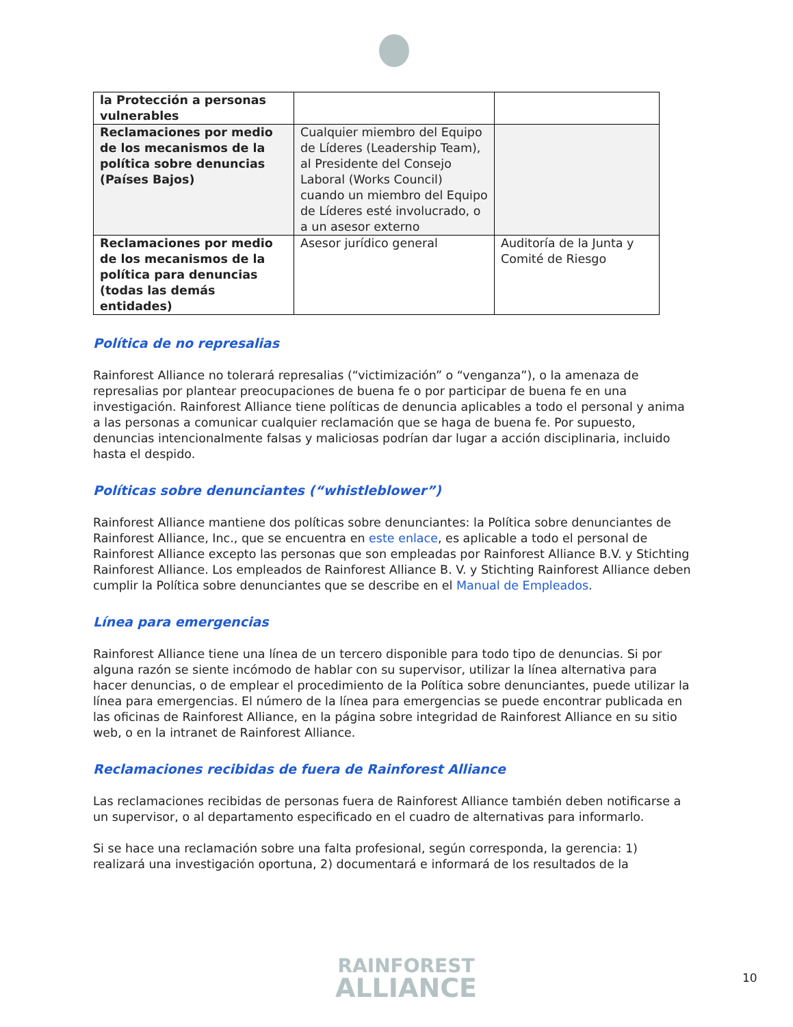| la Protección a personas vulnerables | | |
| Reclamaciones por medio de los mecanismos de la política sobre denuncias (Países Bajos) | Cualquier miembro del Equipo de Líderes (Leadership Team), al Presidente del Consejo Laboral (Works Council) cuando un miembro del Equipo de Líderes esté involucrado, o a un asesor externo | |
| Reclamaciones por medio de los mecanismos de la política para denuncias (todas las demás entidades) | Asesor jurídico general | Auditoría de la Junta y Comité de Riesgo |
Política de no represalias
Rainforest Alliance no tolerará represalias (“victimización” o “venganza”), o la amenaza de represalias por plantear preocupaciones de buena fe o por participar de buena fe en una investigación. Rainforest Alliance tiene políticas de denuncia aplicables a todo el personal y anima a las personas a comunicar cualquier reclamación que se haga de buena fe. Por supuesto, denuncias intencionalmente falsas y maliciosas podrían dar lugar a acción disciplinaria, incluido hasta el despido.
Políticas sobre denunciantes (“whistleblower”)
Rainforest Alliance mantiene dos políticas sobre denunciantes: la Política sobre denunciantes de Rainforest Alliance, Inc., que se encuentra en este enlace, es aplicable a todo el personal de Rainforest Alliance excepto las personas que son empleadas por Rainforest Alliance B.V. y Stichting Rainforest Alliance. Los empleados de Rainforest Alliance B. V. y Stichting Rainforest Alliance deben cumplir la Política sobre denunciantes que se describe en el Manual de Empleados.
Línea para emergencias
Rainforest Alliance tiene una línea de un tercero disponible para todo tipo de denuncias. Si por alguna razón se siente incómodo de hablar con su supervisor, utilizar la línea alternativa para hacer denuncias, o de emplear el procedimiento de la Política sobre denunciantes, puede utilizar la línea para emergencias. El número de la línea para emergencias se puede encontrar publicada en las oficinas de Rainforest Alliance, en la página sobre integridad de Rainforest Alliance en su sitio web, o en la intranet de Rainforest Alliance.
Reclamaciones recibidas de fuera de Rainforest Alliance
Las reclamaciones recibidas de personas fuera de Rainforest Alliance también deben notificarse a un supervisor, o al departamento especificado en el cuadro de alternativas para informarlo.
Si se hace una reclamación sobre una falta profesional, según corresponda, la gerencia: 1) realizará una investigación oportuna, 2) documentará e informará de los resultados de la
RAINFOREST
ALLIANCE
10